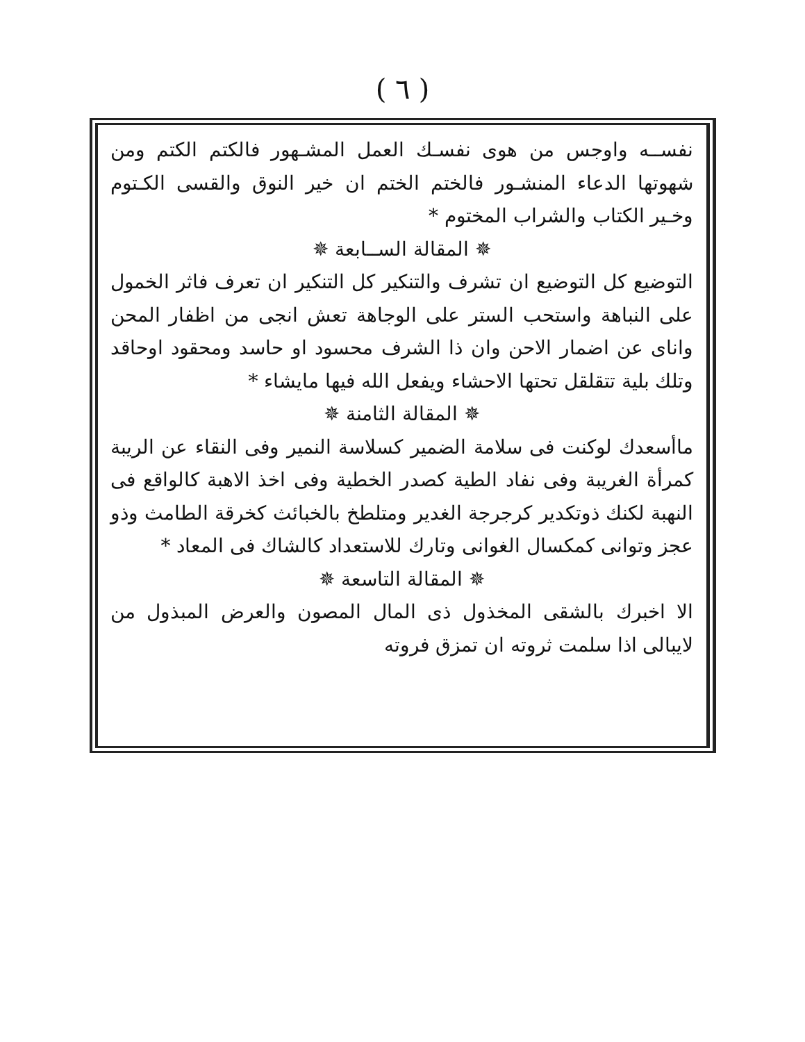( ٦ )
نفســه واوجس من هوى نفسـك العمل المشـهور فالكتم الكتم ومن شهوتها الدعاء المنشـور فالختم الختم ان خير النوق والقسى الكـتوم وخـير الكتاب والشراب المختوم *
✵ المقالة الســابعة ✵
التوضيع كل التوضيع ان تشرف والتنكير كل التنكير ان تعرف فاثر الخمول على النباهة واستحب الستر على الوجاهة تعش انجى من اظفار المحن واناى عن اضمار الاحن وان ذا الشرف محسود او حاسد ومحقود اوحاقد وتلك بلية تتقلقل تحتها الاحشاء ويفعل الله فيها مايشاء *
✵ المقالة الثامنة ✵
ماأسعدك لوكنت فى سلامة الضمير كسلاسة النمير وفى النقاء عن الريبة كمرأة الغريبة وفى نفاد الطية كصدر الخطية وفى اخذ الاهبة كالواقع فى النهبة لكنك ذوتكدير كرجرجة الغدير ومتلطخ بالخبائث كخرقة الطامث وذو عجز وتوانى كمكسال الغوانى وتارك للاستعداد كالشاك فى المعاد *
✵ المقالة التاسعة ✵
الا اخبرك بالشقى المخذول ذى المال المصون والعرض المبذول من لايبالى اذا سلمت ثروته ان تمزق فروته